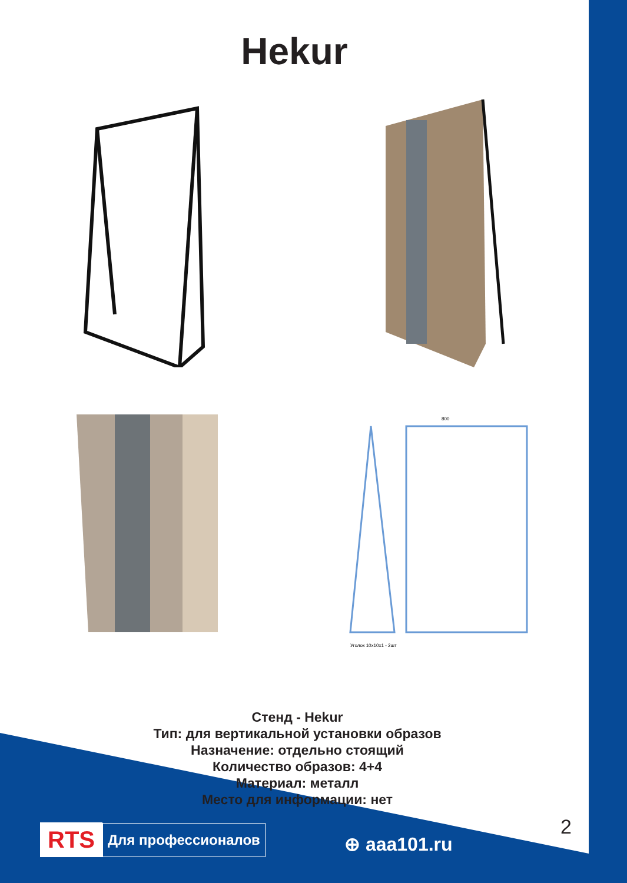Hekur
800
Уголок 10х10х1 - 2шт
Стенд - Hekur
Тип: для вертикальной установки образов
Назначение: отдельно стоящий
Количество образов: 4+4
Материал: металл
Место для информации: нет
2
RTS Для профессионалов
⊕ aaa101.ru